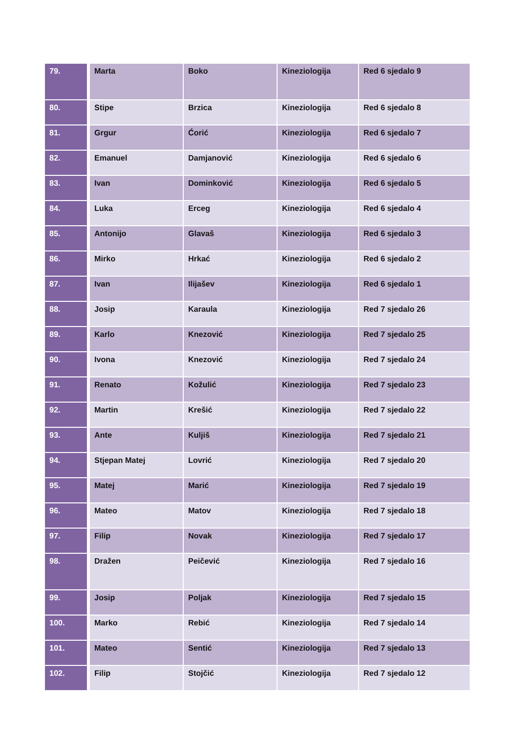| 79. | Marta | Boko | Kineziologija | Red 6 sjedalo 9 |
| 80. | Stipe | Brzica | Kineziologija | Red 6 sjedalo 8 |
| 81. | Grgur | Ćorić | Kineziologija | Red 6 sjedalo 7 |
| 82. | Emanuel | Damjanović | Kineziologija | Red 6 sjedalo 6 |
| 83. | Ivan | Dominković | Kineziologija | Red 6 sjedalo 5 |
| 84. | Luka | Erceg | Kineziologija | Red 6 sjedalo 4 |
| 85. | Antonijo | Glavaš | Kineziologija | Red 6 sjedalo 3 |
| 86. | Mirko | Hrkać | Kineziologija | Red 6 sjedalo 2 |
| 87. | Ivan | Ilijašev | Kineziologija | Red 6 sjedalo 1 |
| 88. | Josip | Karaula | Kineziologija | Red 7 sjedalo 26 |
| 89. | Karlo | Knezović | Kineziologija | Red 7 sjedalo 25 |
| 90. | Ivona | Knezović | Kineziologija | Red 7 sjedalo 24 |
| 91. | Renato | Kožulić | Kineziologija | Red 7 sjedalo 23 |
| 92. | Martin | Krešić | Kineziologija | Red 7 sjedalo 22 |
| 93. | Ante | Kuljiš | Kineziologija | Red 7 sjedalo 21 |
| 94. | Stjepan Matej | Lovrić | Kineziologija | Red 7 sjedalo 20 |
| 95. | Matej | Marić | Kineziologija | Red 7 sjedalo 19 |
| 96. | Mateo | Matov | Kineziologija | Red 7 sjedalo 18 |
| 97. | Filip | Novak | Kineziologija | Red 7 sjedalo 17 |
| 98. | Dražen | Peičević | Kineziologija | Red 7 sjedalo 16 |
| 99. | Josip | Poljak | Kineziologija | Red 7 sjedalo 15 |
| 100. | Marko | Rebić | Kineziologija | Red 7 sjedalo 14 |
| 101. | Mateo | Sentić | Kineziologija | Red 7 sjedalo 13 |
| 102. | Filip | Stojčić | Kineziologija | Red 7 sjedalo 12 |